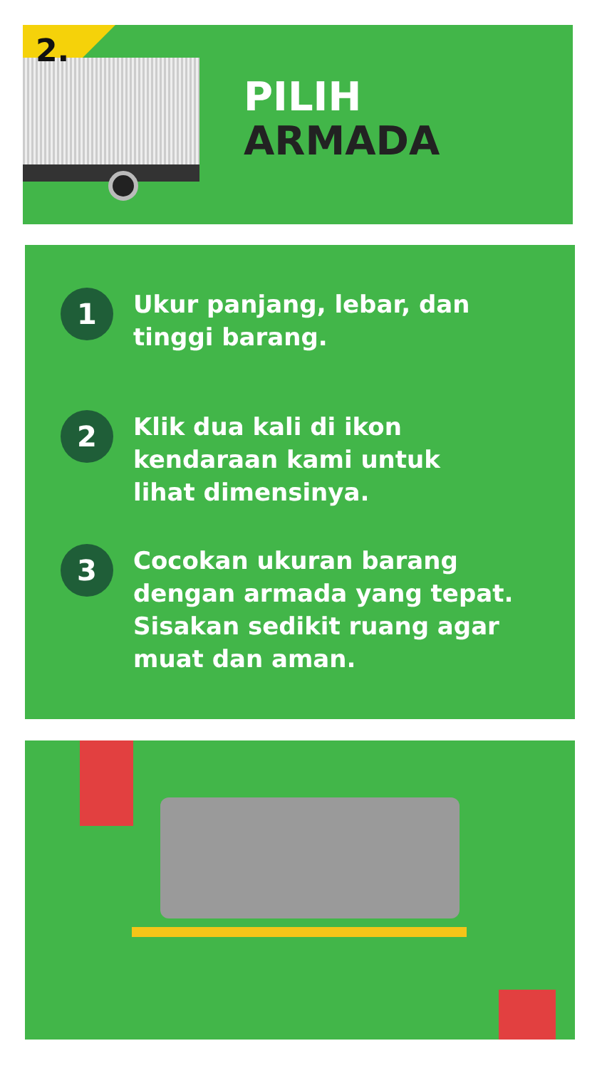2.
PILIH
ARMADA
1
Ukur panjang, lebar, dan
tinggi barang.
2
Klik dua kali di ikon
kendaraan kami untuk
lihat dimensinya.
3
Cocokan ukuran barang
dengan armada yang tepat.
Sisakan sedikit ruang agar
muat dan aman.